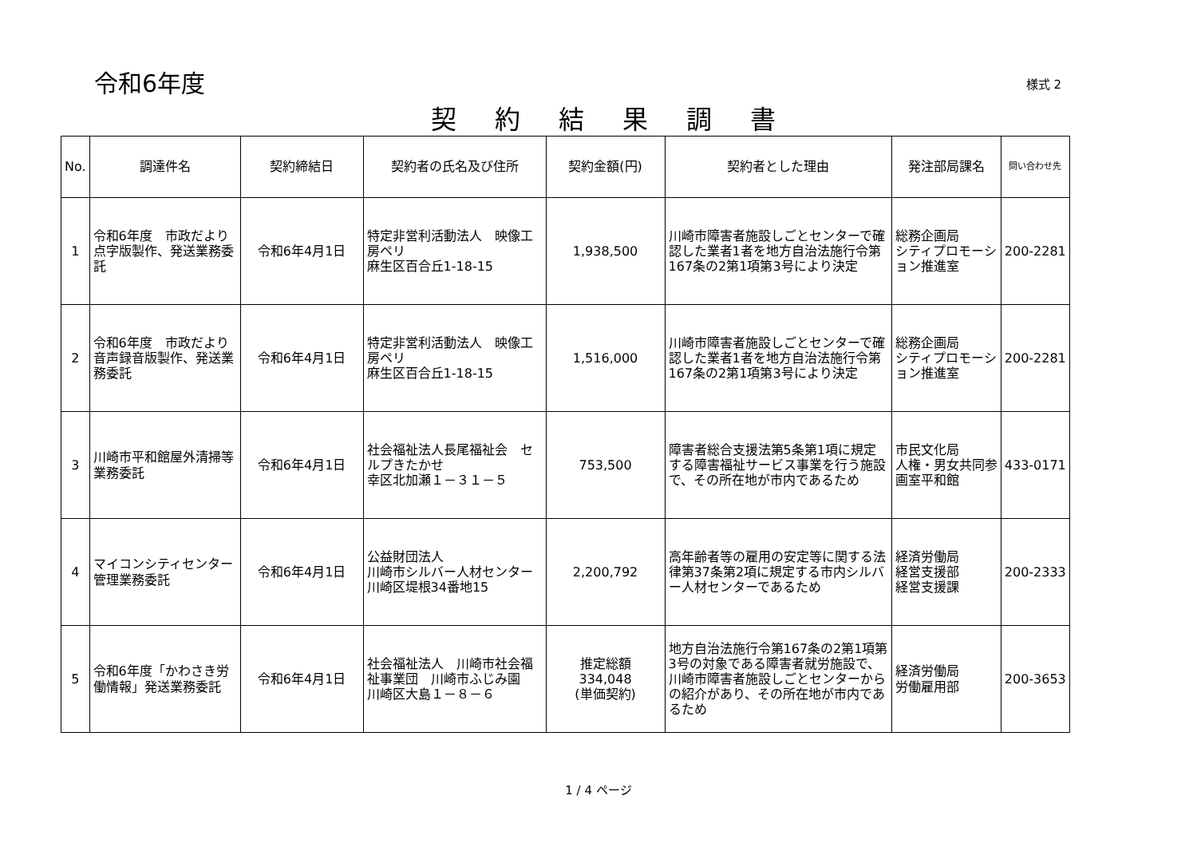令和6年度
様式 2
契約結果調書
| No. | 調達件名 | 契約締結日 | 契約者の氏名及び住所 | 契約金額(円) | 契約者とした理由 | 発注部局課名 | 問い合わせ先 |
| --- | --- | --- | --- | --- | --- | --- | --- |
| 1 | 令和6年度 市政だより点字版製作、発送業務委託 | 令和6年4月1日 | 特定非営利活動法人 映像工房ペリ 麻生区百合丘1-18-15 | 1,938,500 | 川崎市障害者施設しごとセンターで確認した業者1者を地方自治法施行令第167条の2第1項第3号により決定 | 総務企画局 シティプロモーション推進室 | 200-2281 |
| 2 | 令和6年度 市政だより音声録音版製作、発送業務委託 | 令和6年4月1日 | 特定非営利活動法人 映像工房ペリ 麻生区百合丘1-18-15 | 1,516,000 | 川崎市障害者施設しごとセンターで確認した業者1者を地方自治法施行令第167条の2第1項第3号により決定 | 総務企画局 シティプロモーション推進室 | 200-2281 |
| 3 | 川崎市平和館屋外清掃等業務委託 | 令和6年4月1日 | 社会福祉法人長尾福祉会 セルプきたかせ 幸区北加瀬１－３１－５ | 753,500 | 障害者総合支援法第5条第1項に規定する障害福祉サービス事業を行う施設で、その所在地が市内であるため | 市民文化局 人権・男女共同参画室平和館 | 433-0171 |
| 4 | マイコンシティセンター管理業務委託 | 令和6年4月1日 | 公益財団法人 川崎市シルバー人材センター 川崎区堤根34番地15 | 2,200,792 | 高年齢者等の雇用の安定等に関する法律第37条第2項に規定する市内シルバー人材センターであるため | 経済労働局 経営支援部 経営支援課 | 200-2333 |
| 5 | 令和6年度「かわさき労働情報」発送業務委託 | 令和6年4月1日 | 社会福祉法人 川崎市社会福祉事業団 川崎市ふじみ園 川崎区大島１－８－６ | 推定総額 334,048 (単価契約) | 地方自治法施行令第167条の2第1項第3号の対象である障害者就労施設で、川崎市障害者施設しごとセンターからの紹介があり、その所在地が市内であるため | 経済労働局 労働雇用部 | 200-3653 |
1 / 4 ページ